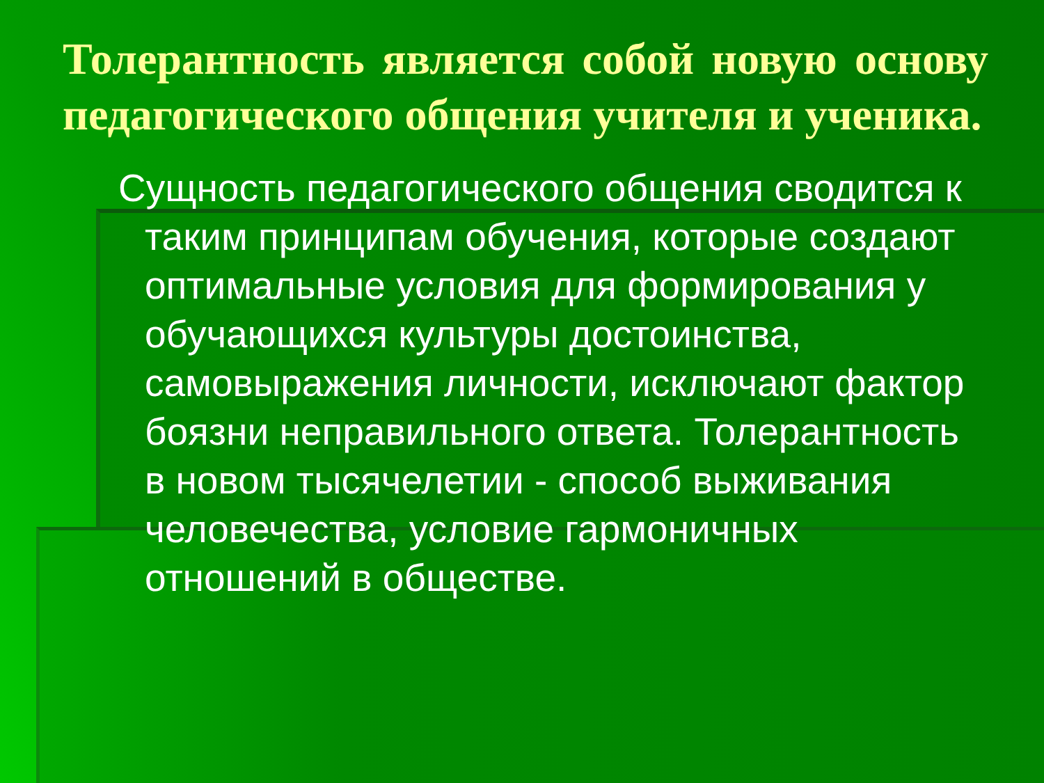Толерантность является собой новую основу педагогического общения учителя и ученика.
Сущность педагогического общения сводится к таким принципам обучения, которые создают оптимальные условия для формирования у обучающихся культуры достоинства, самовыражения личности, исключают фактор боязни неправильного ответа. Толерантность в новом тысячелетии - способ выживания человечества, условие гармоничных отношений в обществе.